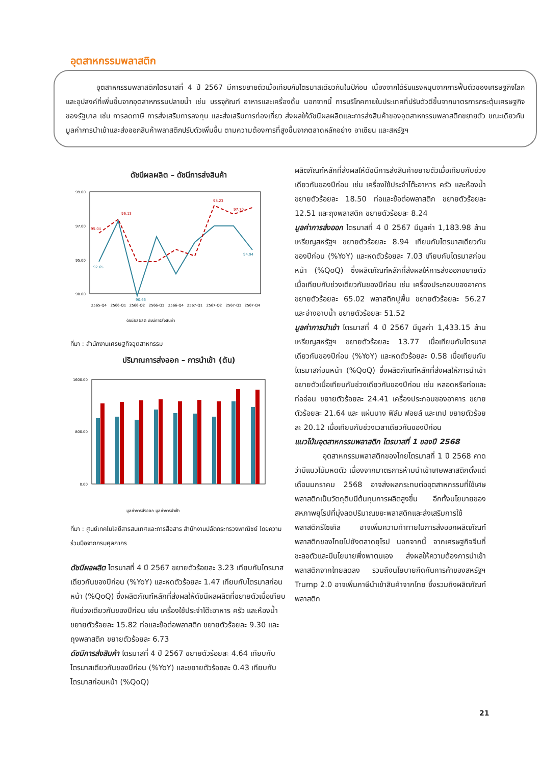อุตสาหกรรมพลาสติก
อุตสาหกรรมพลาสติกไตรมาสที่ 4 ปี 2567 มีการขยายตัวเมื่อเทียบกับไตรมาสเดียวกันในปีก่อน เนื่องจากได้รับแรงหนุนจากการฟื้นตัวของเศรษฐกิจโลกและอุปสงค์ที่เพิ่มขึ้นจากอุตสาหกรรมปลายน้ำ เช่น บรรจุภัณฑ์ อาหารและเครื่องดื่ม นอกจากนี้ การบริโภคภายในประเทศที่ปรับตัวดีขึ้นจากมาตรการกระตุ้นเศรษฐกิจของรัฐบาล เช่น การลดภาษี การส่งเสริมการลงทุน และส่งเสริมการท่องเที่ยว ส่งผลให้ดัชนีผลผลิตและการส่งสินค้าของอุตสาหกรรมพลาสติกขยายตัว ขณะเดียวกันมูลค่าการนำเข้าและส่งออกสินค้าพลาสติกปรับตัวเพิ่มขึ้น ตามความต้องการที่สูงขึ้นจากตลาดหลักอย่าง อาเซียน และสหรัฐฯ
ดัชนีผลผลิต – ดัชนีการส่งสินค้า
99.00
97.00
95.00
90.00
95.04
96.13
98.23
97.70
92.65
90.66
94.94
2565-Q4
2566-Q1
2566-Q2
2566-Q3
2566-Q4
2567-Q1
2567-Q2
2567-Q3
2567-Q4
ดัชนีผลผลิต ดัชนีการส่งสินค้า
ที่มา : สำนักงานเศรษฐกิจอุตสาหกรรม
ปริมาณการส่งออก – การนำเข้า (ตัน)
1600.00
800.00
0.00
มูลค่าการส่งออก มูลค่าการนำเข้า
ที่มา : ศูนย์เทคโนโลยีสารสนเทศและการสื่อสาร สำนักงานปลัดกระทรวงพาณิชย์ โดยความร่วมมือจากกรมศุลกากร
ดัชนีผลผลิต ไตรมาสที่ 4 ปี 2567 ขยายตัวร้อยละ 3.23 เทียบกับไตรมาสเดียวกันของปีก่อน (%YoY) และหดตัวร้อยละ 1.47 เทียบกับไตรมาสก่อนหน้า (%QoQ) ซึ่งผลิตภัณฑ์หลักที่ส่งผลให้ดัชนีผลผลิตที่ขยายตัวเมื่อเทียบกับช่วงเดียวกันของปีก่อน เช่น เครื่องใช้ประจำโต๊ะอาหาร ครัว และห้องน้ำ ขยายตัวร้อยละ 15.82 ท่อและข้อต่อพลาสติก ขยายตัวร้อยละ 9.30 และถุงพลาสติก ขยายตัวร้อยละ 6.73
ดัชนีการส่งสินค้า ไตรมาสที่ 4 ปี 2567 ขยายตัวร้อยละ 4.64 เทียบกับไตรมาสเดียวกันของปีก่อน (%YoY) และขยายตัวร้อยละ 0.43 เทียบกับไตรมาสก่อนหน้า (%QoQ)
ผลิตภัณฑ์หลักที่ส่งผลให้ดัชนีการส่งสินค้าขยายตัวเมื่อเทียบกับช่วงเดียวกันของปีก่อน เช่น เครื่องใช้ประจำโต๊ะอาหาร ครัว และห้องน้ำ ขยายตัวร้อยละ 18.50 ท่อและข้อต่อพลาสติก ขยายตัวร้อยละ 12.51 และถุงพลาสติก ขยายตัวร้อยละ 8.24
มูลค่าการส่งออก ไตรมาสที่ 4 ปี 2567 มีมูลค่า 1,183.98 ล้านเหรียญสหรัฐฯ ขยายตัวร้อยละ 8.94 เทียบกับไตรมาสเดียวกันของปีก่อน (%YoY) และหดตัวร้อยละ 7.03 เทียบกับไตรมาสก่อนหน้า (%QoQ) ซึ่งผลิตภัณฑ์หลักที่ส่งผลให้การส่งออกขยายตัว เมื่อเทียบกับช่วงเดียวกันของปีก่อน เช่น เครื่องประกอบของอาคาร ขยายตัวร้อยละ 65.02 พลาสติกปูพื้น ขยายตัวร้อยละ 56.27 และอ่างอาบน้ำ ขยายตัวร้อยละ 51.52
มูลค่าการนำเข้า ไตรมาสที่ 4 ปี 2567 มีมูลค่า 1,433.15 ล้านเหรียญสหรัฐฯ ขยายตัวร้อยละ 13.77 เมื่อเทียบกับไตรมาสเดียวกันของปีก่อน (%YoY) และหดตัวร้อยละ 0.58 เมื่อเทียบกับไตรมาสก่อนหน้า (%QoQ) ซึ่งผลิตภัณฑ์หลักที่ส่งผลให้การนำเข้าขยายตัวเมื่อเทียบกับช่วงเดียวกันของปีก่อน เช่น หลอดหรือท่อและท่ออ่อน ขยายตัวร้อยละ 24.41 เครื่องประกอบของอาคาร ขยายตัวร้อยละ 21.64 และ แผ่นบาง ฟิล์ม ฟอยล์ และเทป ขยายตัวร้อยละ 20.12 เมื่อเทียบกับช่วงเวลาเดียวกันของปีก่อน
แนวโน้มอุตสาหกรรมพลาสติก ไตรมาสที่ 1 ของปี 2568
อุตสาหกรรมพลาสติกของไทยไตรมาสที่ 1 ปี 2568 คาดว่ามีแนวโน้มหดตัว เนื่องจากมาตรการห้ามนำเข้าเศษพลาสติกตั้งแต่เดือนมกราคม 2568 อาจส่งผลกระทบต่ออุตสาหกรรมที่ใช้เศษพลาสติกเป็นวัตถุดิบมีต้นทุนการผลิตสูงขึ้น อีกทั้งนโยบายของสหภาพยุโรปที่มุ่งลดปริมาณขยะพลาสติกและส่งเสริมการใช้พลาสติกรีไซเคิล อาจเพิ่มความท้าทายในการส่งออกผลิตภัณฑ์พลาสติกของไทยไปยังตลาดยุโรป นอกจากนี้ จากเศรษฐกิจจีนที่ชะลอตัวและมีนโยบายพึ่งพาตนเอง ส่งผลให้ความต้องการนำเข้าพลาสติกจากไทยลดลง รวมถึงนโยบายกีดกันการค้าของสหรัฐฯ Trump 2.0 อาจเพิ่มภาษีนำเข้าสินค้าจากไทย ซึ่งรวมถึงผลิตภัณฑ์พลาสติก
21